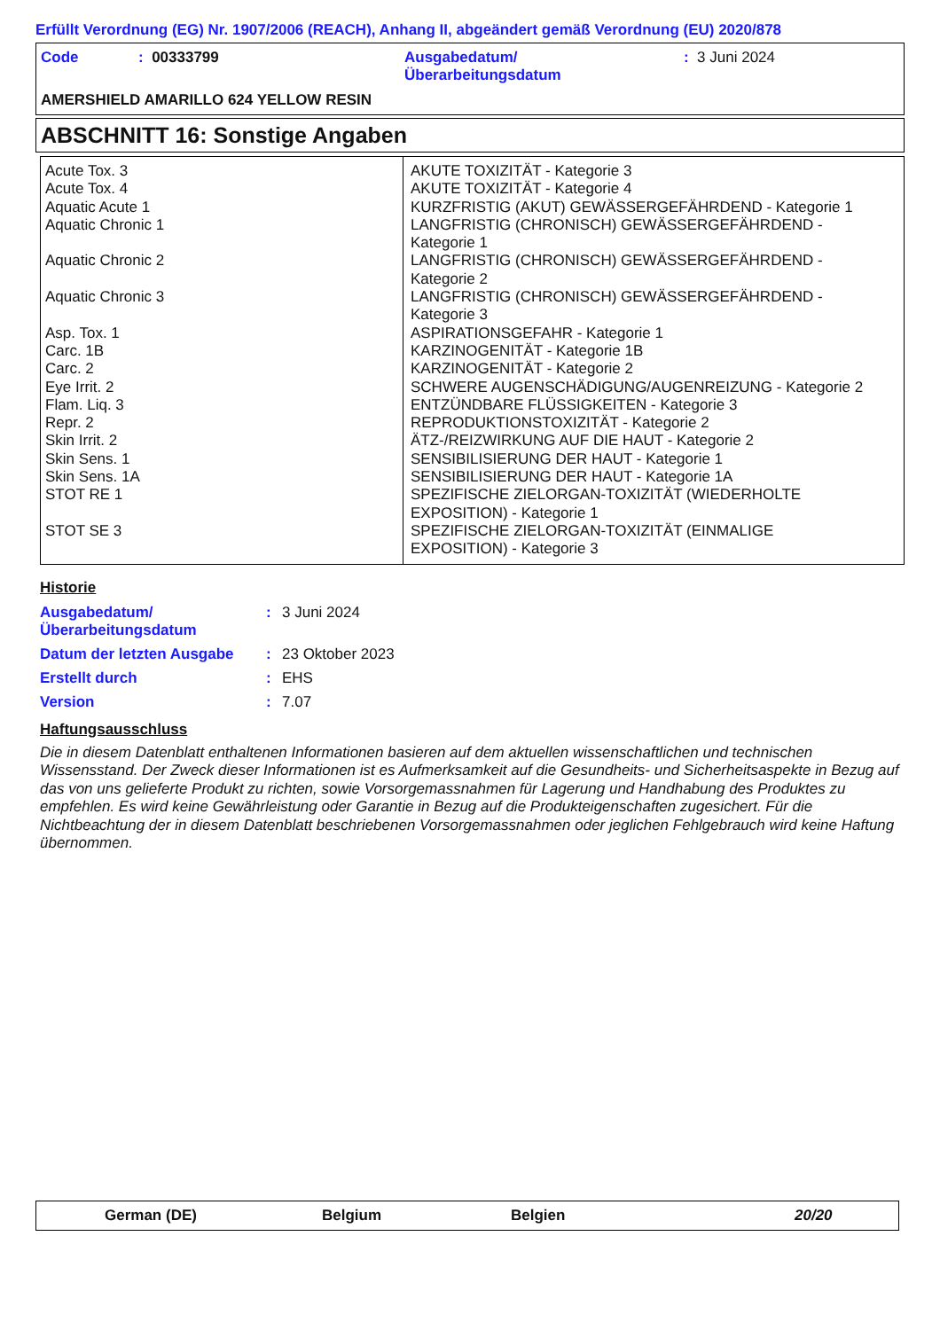Erfüllt Verordnung (EG) Nr. 1907/2006 (REACH), Anhang II, abgeändert gemäß Verordnung (EU) 2020/878
| Code | : 00333799 | Ausgabedatum/ Überarbeitungsdatum | : 3 Juni 2024 |
AMERSHIELD AMARILLO 624 YELLOW RESIN
ABSCHNITT 16: Sonstige Angaben
| Acute Tox. 3 Acute Tox. 4 Aquatic Acute 1 Aquatic Chronic 1 Aquatic Chronic 2 Aquatic Chronic 3 Asp. Tox. 1 Carc. 1B Carc. 2 Eye Irrit. 2 Flam. Liq. 3 Repr. 2 Skin Irrit. 2 Skin Sens. 1 Skin Sens. 1A STOT RE 1 STOT SE 3 | AKUTE TOXIZITÄT - Kategorie 3 AKUTE TOXIZITÄT - Kategorie 4 KURZFRISTIG (AKUT) GEWÄSSERGEFÄHRDEND - Kategorie 1 LANGFRISTIG (CHRONISCH) GEWÄSSERGEFÄHRDEND - Kategorie 1 LANGFRISTIG (CHRONISCH) GEWÄSSERGEFÄHRDEND - Kategorie 2 LANGFRISTIG (CHRONISCH) GEWÄSSERGEFÄHRDEND - Kategorie 3 ASPIRATIONSGEFAHR - Kategorie 1 KARZINOGENITÄT - Kategorie 1B KARZINOGENITÄT - Kategorie 2 SCHWERE AUGENSCHÄDIGUNG/AUGENREIZUNG - Kategorie 2 ENTZÜNDBARE FLÜSSIGKEITEN - Kategorie 3 REPRODUKTIONSTOXIZITÄT - Kategorie 2 ÄTZ-/REIZWIRKUNG AUF DIE HAUT - Kategorie 2 SENSIBILISIERUNG DER HAUT - Kategorie 1 SENSIBILISIERUNG DER HAUT - Kategorie 1A SPEZIFISCHE ZIELORGAN-TOXIZITÄT (WIEDERHOLTE EXPOSITION) - Kategorie 1 SPEZIFISCHE ZIELORGAN-TOXIZITÄT (EINMALIGE EXPOSITION) - Kategorie 3 |
Historie
| Ausgabedatum/ Überarbeitungsdatum | : | 3 Juni 2024 |
| Datum der letzten Ausgabe | : | 23 Oktober 2023 |
| Erstellt durch | : | EHS |
| Version | : | 7.07 |
Haftungsausschluss
Die in diesem Datenblatt enthaltenen Informationen basieren auf dem aktuellen wissenschaftlichen und technischen Wissensstand. Der Zweck dieser Informationen ist es Aufmerksamkeit auf die Gesundheits- und Sicherheitsaspekte in Bezug auf das von uns gelieferte Produkt zu richten, sowie Vorsorgemassnahmen für Lagerung und Handhabung des Produktes zu empfehlen. Es wird keine Gewährleistung oder Garantie in Bezug auf die Produkteigenschaften zugesichert. Für die Nichtbeachtung der in diesem Datenblatt beschriebenen Vorsorgemassnahmen oder jeglichen Fehlgebrauch wird keine Haftung übernommen.
German (DE) Belgium Belgien 20/20